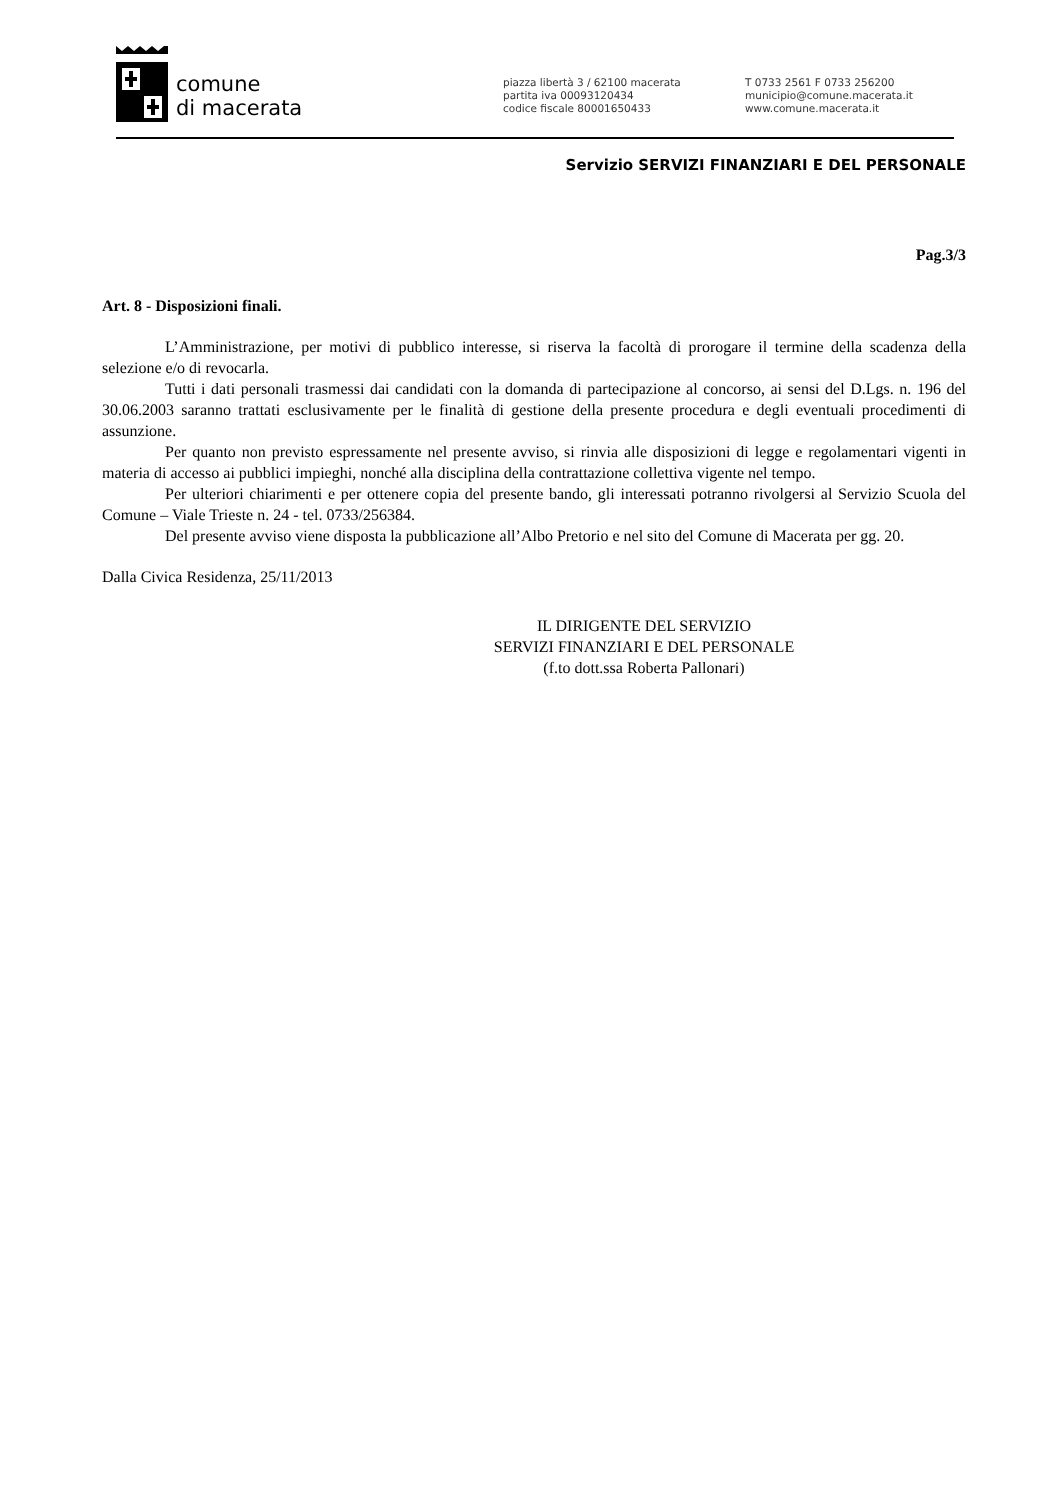comune
di macerata
piazza libertà 3 / 62100 macerata
partita iva 00093120434
codice fiscale 80001650433
T 0733 2561 F 0733 256200
municipio@comune.macerata.it
www.comune.macerata.it
Servizio SERVIZI FINANZIARI E DEL PERSONALE
Pag.3/3
Art. 8 - Disposizioni finali.
L’Amministrazione, per motivi di pubblico interesse, si riserva la facoltà di prorogare il termine della scadenza della selezione e/o di revocarla.
Tutti i dati personali trasmessi dai candidati con la domanda di partecipazione al concorso, ai sensi del D.Lgs. n. 196 del 30.06.2003 saranno trattati esclusivamente per le finalità di gestione della presente procedura e degli eventuali procedimenti di assunzione.
Per quanto non previsto espressamente nel presente avviso, si rinvia alle disposizioni di legge e regolamentari vigenti in materia di accesso ai pubblici impieghi, nonché alla disciplina della contrattazione collettiva vigente nel tempo.
Per ulteriori chiarimenti e per ottenere copia del presente bando, gli interessati potranno rivolgersi al Servizio Scuola del Comune – Viale Trieste n. 24 - tel. 0733/256384.
Del presente avviso viene disposta la pubblicazione all’Albo Pretorio e nel sito del Comune di Macerata per gg. 20.
Dalla Civica Residenza, 25/11/2013
IL DIRIGENTE DEL SERVIZIO
SERVIZI FINANZIARI E DEL PERSONALE
(f.to dott.ssa Roberta Pallonari)